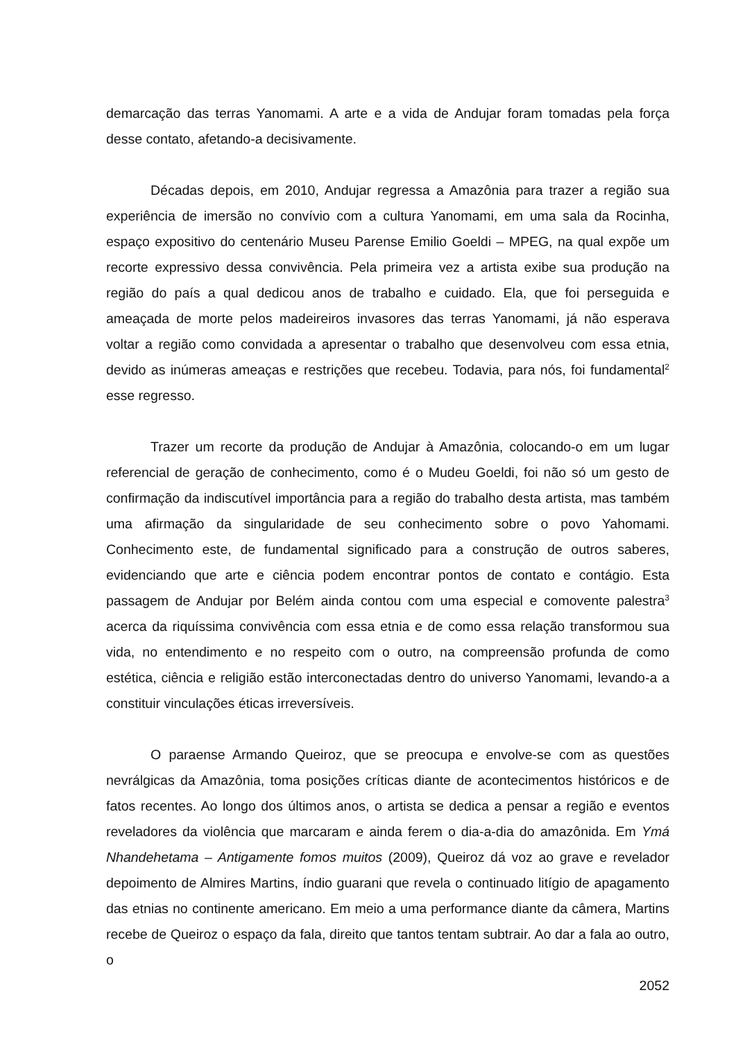demarcação das terras Yanomami. A arte e a vida de Andujar foram tomadas pela força desse contato, afetando-a decisivamente.
Décadas depois, em 2010, Andujar regressa a Amazônia para trazer a região sua experiência de imersão no convívio com a cultura Yanomami, em uma sala da Rocinha, espaço expositivo do centenário Museu Parense Emilio Goeldi – MPEG, na qual expõe um recorte expressivo dessa convivência. Pela primeira vez a artista exibe sua produção na região do país a qual dedicou anos de trabalho e cuidado. Ela, que foi perseguida e ameaçada de morte pelos madeireiros invasores das terras Yanomami, já não esperava voltar a região como convidada a apresentar o trabalho que desenvolveu com essa etnia, devido as inúmeras ameaças e restrições que recebeu. Todavia, para nós, foi fundamental<sup>2</sup> esse regresso.
Trazer um recorte da produção de Andujar à Amazônia, colocando-o em um lugar referencial de geração de conhecimento, como é o Mudeu Goeldi, foi não só um gesto de confirmação da indiscutível importância para a região do trabalho desta artista, mas também uma afirmação da singularidade de seu conhecimento sobre o povo Yahomami. Conhecimento este, de fundamental significado para a construção de outros saberes, evidenciando que arte e ciência podem encontrar pontos de contato e contágio. Esta passagem de Andujar por Belém ainda contou com uma especial e comovente palestra<sup>3</sup> acerca da riquíssima convivência com essa etnia e de como essa relação transformou sua vida, no entendimento e no respeito com o outro, na compreensão profunda de como estética, ciência e religião estão interconectadas dentro do universo Yanomami, levando-a a constituir vinculações éticas irreversíveis.
O paraense Armando Queiroz, que se preocupa e envolve-se com as questões nevrálgicas da Amazônia, toma posições críticas diante de acontecimentos históricos e de fatos recentes. Ao longo dos últimos anos, o artista se dedica a pensar a região e eventos reveladores da violência que marcaram e ainda ferem o dia-a-dia do amazônida. Em Ymá Nhandehetama – Antigamente fomos muitos (2009), Queiroz dá voz ao grave e revelador depoimento de Almires Martins, índio guarani que revela o continuado litígio de apagamento das etnias no continente americano. Em meio a uma performance diante da câmera, Martins recebe de Queiroz o espaço da fala, direito que tantos tentam subtrair. Ao dar a fala ao outro, o
2052